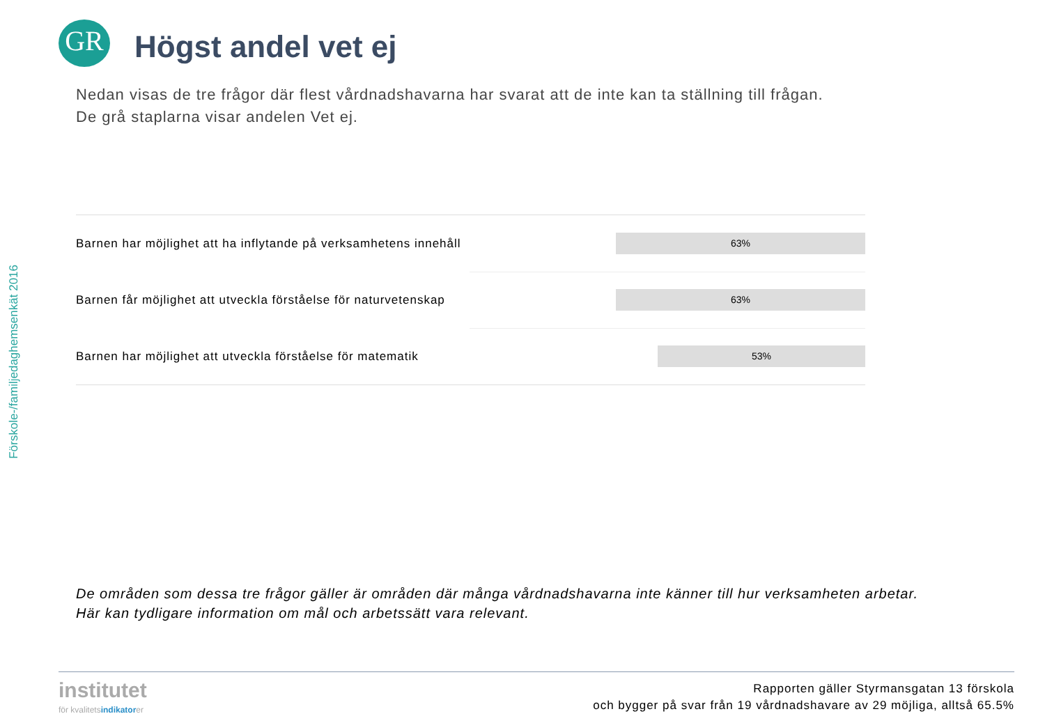Förskole-/familjedaghemsenkät 2016
GR
Högst andel vet ej
Nedan visas de tre frågor där flest vårdnadshavarna har svarat att de inte kan ta ställning till frågan.
De grå staplarna visar andelen Vet ej.
Barnen har möjlighet att ha inflytande på verksamhetens innehåll
63%
Barnen får möjlighet att utveckla förståelse för naturvetenskap
63%
Barnen har möjlighet att utveckla förståelse för matematik
53%
De områden som dessa tre frågor gäller är områden där många vårdnadshavarna inte känner till hur verksamheten arbetar.
Här kan tydligare information om mål och arbetssätt vara relevant.
institutet
för kvalitetsindikatorer
Rapporten gäller Styrmansgatan 13 förskola
och bygger på svar från 19 vårdnadshavare av 29 möjliga, alltså 65.5%